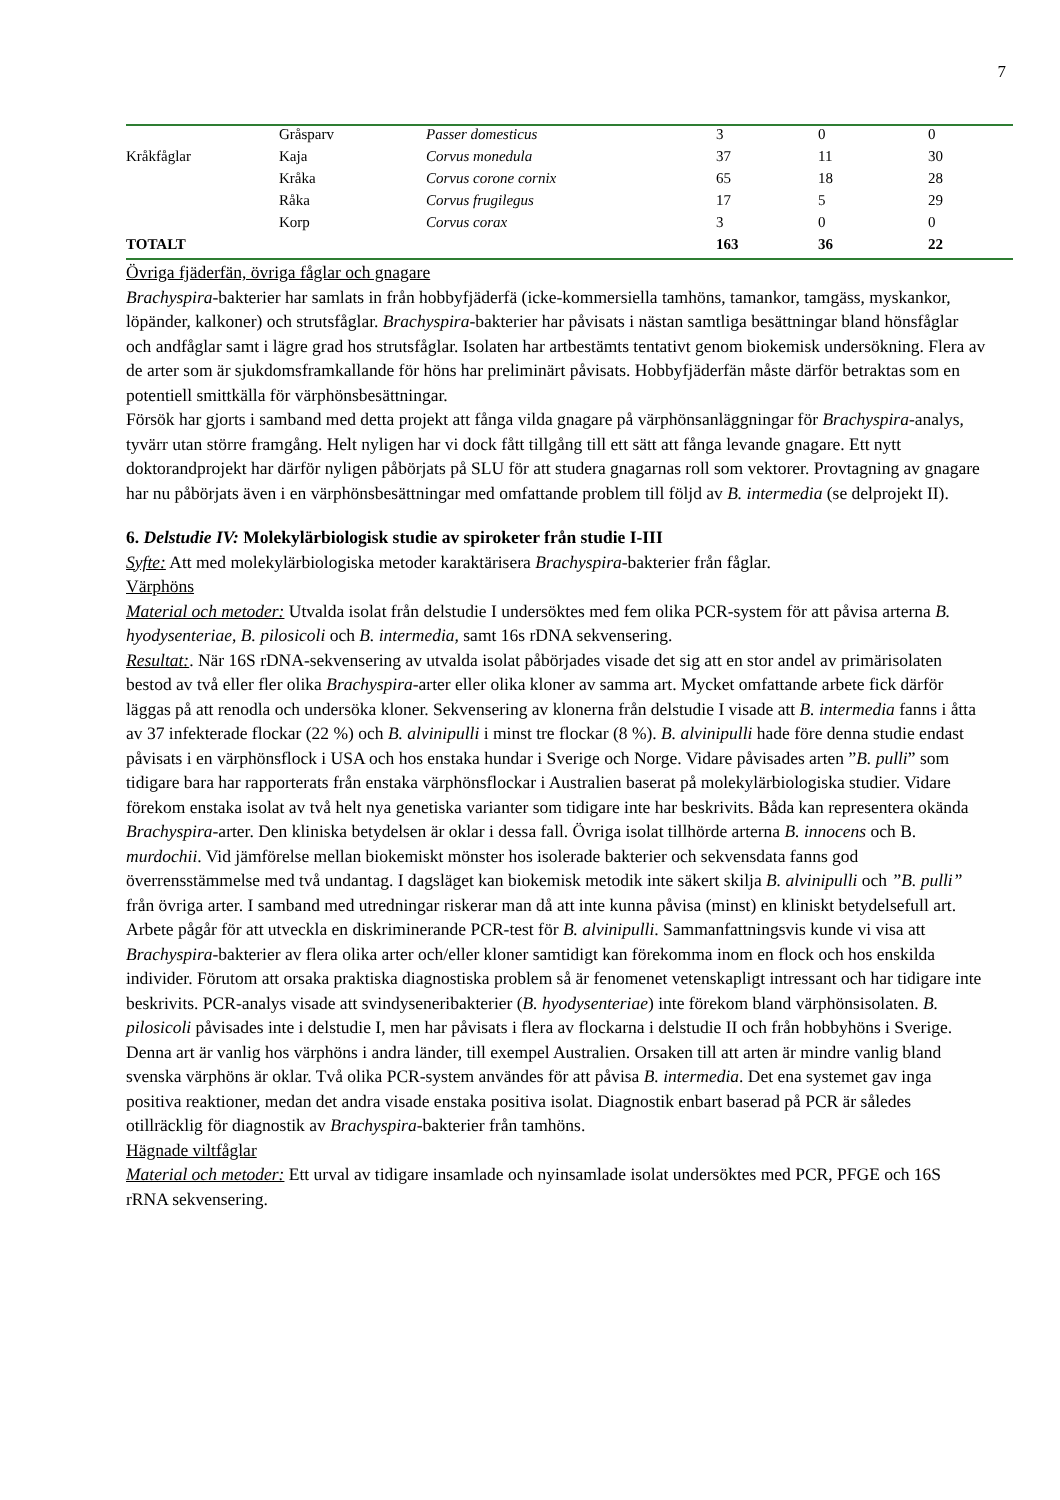7
| | Gråsparv | Passer domesticus | 3 | 0 | 0 |
| Kråkfåglar | Kaja | Corvus monedula | 37 | 11 | 30 |
| | Kråka | Corvus corone cornix | 65 | 18 | 28 |
| | Råka | Corvus frugilegus | 17 | 5 | 29 |
| | Korp | Corvus corax | 3 | 0 | 0 |
| TOTALT | | | 163 | 36 | 22 |
Övriga fjäderfän, övriga fåglar och gnagare
Brachyspira-bakterier har samlats in från hobbyfjäderfä (icke-kommersiella tamhöns, tamankor, tamgäss, myskankor, löpänder, kalkoner) och strutsfåglar. Brachyspira-bakterier har påvisats i nästan samtliga besättningar bland hönsfåglar och andfåglar samt i lägre grad hos strutsfåglar. Isolaten har artbestämts tentativt genom biokemisk undersökning. Flera av de arter som är sjukdomsframkallande för höns har preliminärt påvisats. Hobbyfjäderfän måste därför betraktas som en potentiell smittkälla för värphönsbesättningar.
Försök har gjorts i samband med detta projekt att fånga vilda gnagare på värphönsanläggningar för Brachyspira-analys, tyvärr utan större framgång. Helt nyligen har vi dock fått tillgång till ett sätt att fånga levande gnagare. Ett nytt doktorandprojekt har därför nyligen påbörjats på SLU för att studera gnagarnas roll som vektorer. Provtagning av gnagare har nu påbörjats även i en värphönsbesättningar med omfattande problem till följd av B. intermedia (se delprojekt II).
6. Delstudie IV: Molekylärbiologisk studie av spiroketer från studie I-III
Syfte: Att med molekylärbiologiska metoder karaktärisera Brachyspira-bakterier från fåglar.
Värphöns
Material och metoder: Utvalda isolat från delstudie I undersöktes med fem olika PCR-system för att påvisa arterna B. hyodysenteriae, B. pilosicoli och B. intermedia, samt 16s rDNA sekvensering.
Resultat:. När 16S rDNA-sekvensering av utvalda isolat påbörjades visade det sig att en stor andel av primärisolaten bestod av två eller fler olika Brachyspira-arter eller olika kloner av samma art. Mycket omfattande arbete fick därför läggas på att renodla och undersöka kloner. Sekvensering av klonerna från delstudie I visade att B. intermedia fanns i åtta av 37 infekterade flockar (22 %) och B. alvinipulli i minst tre flockar (8 %). B. alvinipulli hade före denna studie endast påvisats i en värphönsflock i USA och hos enstaka hundar i Sverige och Norge. Vidare påvisades arten ”B. pulli” som tidigare bara har rapporterats från enstaka värphönsflockar i Australien baserat på molekylärbiologiska studier. Vidare förekom enstaka isolat av två helt nya genetiska varianter som tidigare inte har beskrivits. Båda kan representera okända Brachyspira-arter. Den kliniska betydelsen är oklar i dessa fall. Övriga isolat tillhörde arterna B. innocens och B. murdochii. Vid jämförelse mellan biokemiskt mönster hos isolerade bakterier och sekvensdata fanns god överrensstämmelse med två undantag. I dagsläget kan biokemisk metodik inte säkert skilja B. alvinipulli och ”B. pulli” från övriga arter. I samband med utredningar riskerar man då att inte kunna påvisa (minst) en kliniskt betydelsefull art. Arbete pågår för att utveckla en diskriminerande PCR-test för B. alvinipulli. Sammanfattningsvis kunde vi visa att Brachyspira-bakterier av flera olika arter och/eller kloner samtidigt kan förekomma inom en flock och hos enskilda individer. Förutom att orsaka praktiska diagnostiska problem så är fenomenet vetenskapligt intressant och har tidigare inte beskrivits. PCR-analys visade att svindyseneribakterier (B. hyodysenteriae) inte förekom bland värphönsisolaten. B. pilosicoli påvisades inte i delstudie I, men har påvisats i flera av flockarna i delstudie II och från hobbyhöns i Sverige. Denna art är vanlig hos värphöns i andra länder, till exempel Australien. Orsaken till att arten är mindre vanlig bland svenska värphöns är oklar. Två olika PCR-system användes för att påvisa B. intermedia. Det ena systemet gav inga positiva reaktioner, medan det andra visade enstaka positiva isolat. Diagnostik enbart baserad på PCR är således otillräcklig för diagnostik av Brachyspira-bakterier från tamhöns.
Hägnade viltfåglar
Material och metoder: Ett urval av tidigare insamlade och nyinsamlade isolat undersöktes med PCR, PFGE och 16S rRNA sekvensering.